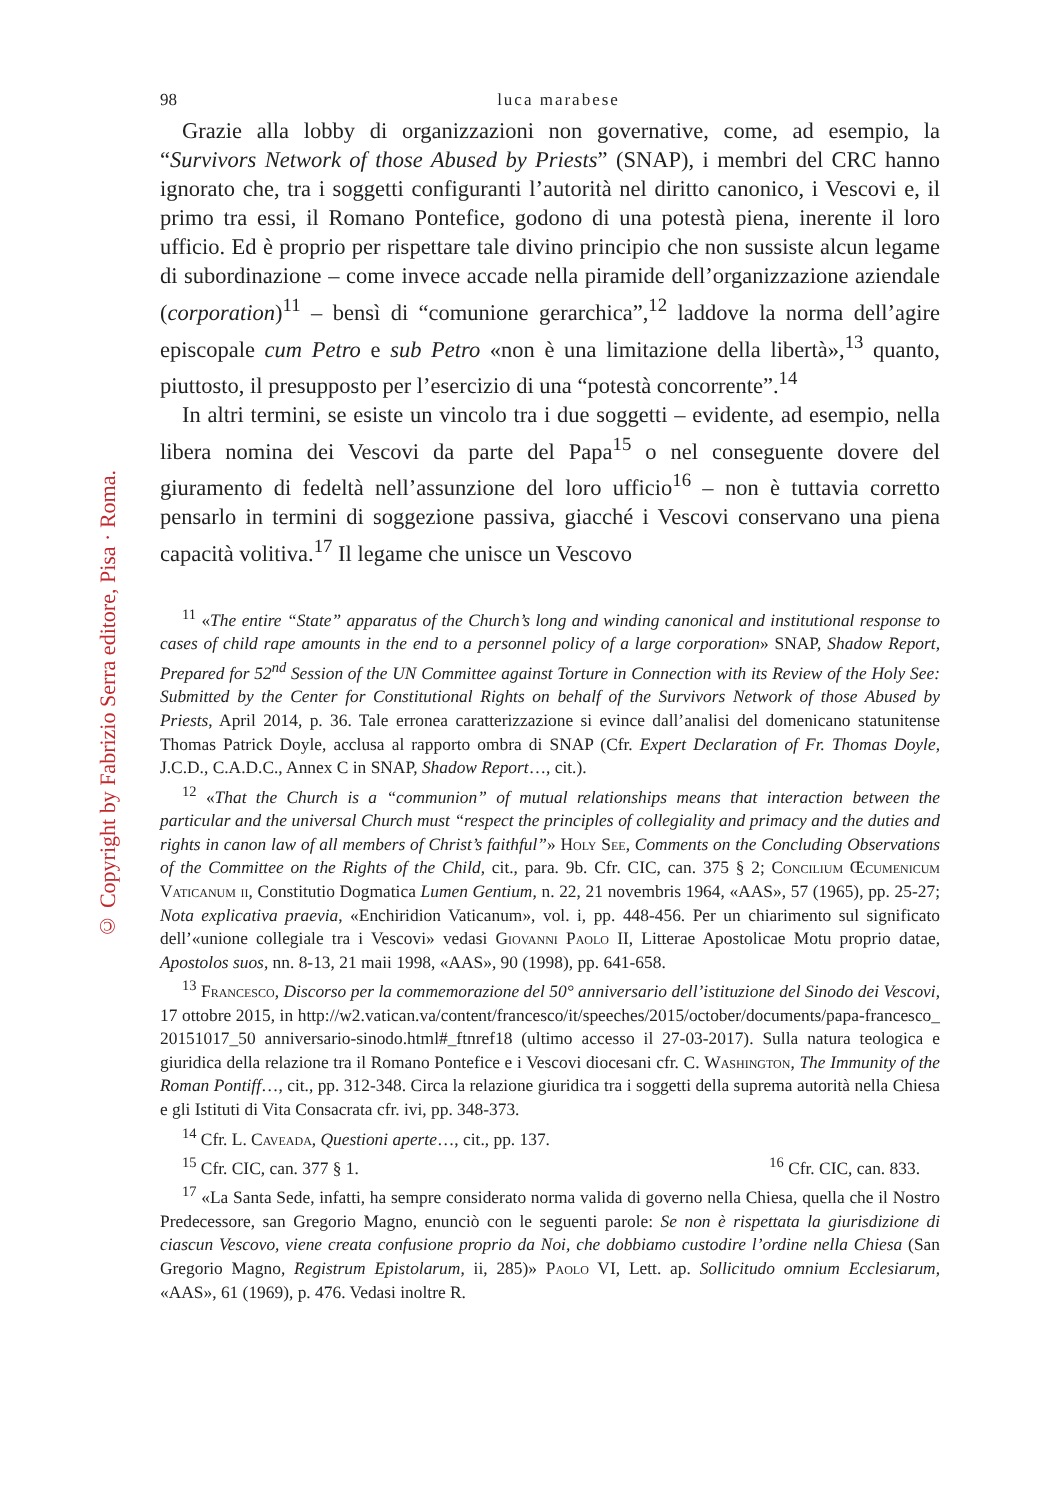© Copyright by Fabrizio Serra editore, Pisa · Roma.
98 luca marabese
Grazie alla lobby di organizzazioni non governative, come, ad esempio, la “Survivors Network of those Abused by Priests” (SNAP), i membri del CRC hanno ignorato che, tra i soggetti configuranti l’autorità nel diritto canonico, i Vescovi e, il primo tra essi, il Romano Pontefice, godono di una potestà piena, inerente il loro ufficio. Ed è proprio per rispettare tale divino principio che non sussiste alcun legame di subordinazione – come invece accade nella piramide dell’organizzazione aziendale (corporation)<sup>11</sup> – bensì di “comunione gerarchica”,<sup>12</sup> laddove la norma dell’agire episcopale cum Petro e sub Petro «non è una limitazione della libertà»,<sup>13</sup> quanto, piuttosto, il presupposto per l’esercizio di una “potestà concorrente”.<sup>14</sup>
In altri termini, se esiste un vincolo tra i due soggetti – evidente, ad esempio, nella libera nomina dei Vescovi da parte del Papa<sup>15</sup> o nel conseguente dovere del giuramento di fedeltà nell’assunzione del loro ufficio<sup>16</sup> – non è tuttavia corretto pensarlo in termini di soggezione passiva, giacché i Vescovi conservano una piena capacità volitiva.<sup>17</sup> Il legame che unisce un Vescovo
<sup>11</sup> «The entire “State” apparatus of the Church’s long and winding canonical and institutional response to cases of child rape amounts in the end to a personnel policy of a large corporation» SNAP, Shadow Report, Prepared for 52<sup>nd</sup> Session of the UN Committee against Torture in Connection with its Review of the Holy See: Submitted by the Center for Constitutional Rights on behalf of the Survivors Network of those Abused by Priests, April 2014, p. 36. Tale erronea caratterizzazione si evince dall’analisi del domenicano statunitense Thomas Patrick Doyle, acclusa al rapporto ombra di SNAP (Cfr. Expert Declaration of Fr. Thomas Doyle, J.C.D., C.A.D.C., Annex C in SNAP, Shadow Report…, cit.).
<sup>12</sup> «That the Church is a “communion” of mutual relationships means that interaction between the particular and the universal Church must “respect the principles of collegiality and primacy and the duties and rights in canon law of all members of Christ’s faithful”» Holy See, Comments on the Concluding Observations of the Committee on the Rights of the Child, cit., para. 9b. Cfr. CIC, can. 375 § 2; Concilium Œcumenicum Vaticanum ii, Constitutio Dogmatica Lumen Gentium, n. 22, 21 novembris 1964, «AAS», 57 (1965), pp. 25-27; Nota explicativa praevia, «Enchiridion Vaticanum», vol. i, pp. 448-456. Per un chiarimento sul significato dell’«unione collegiale tra i Vescovi» vedasi Giovanni Paolo II, Litterae Apostolicae Motu proprio datae, Apostolos suos, nn. 8-13, 21 maii 1998, «AAS», 90 (1998), pp. 641-658.
<sup>13</sup> Francesco, Discorso per la commemorazione del 50° anniversario dell’istituzione del Sinodo dei Vescovi, 17 ottobre 2015, in http://w2.vatican.va/content/francesco/it/speeches/2015/october/documents/papa-francesco_ 20151017_50 anniversario-sinodo.html#_ftnref18 (ultimo accesso il 27-03-2017). Sulla natura teologica e giuridica della relazione tra il Romano Pontefice e i Vescovi diocesani cfr. C. Washington, The Immunity of the Roman Pontiff…, cit., pp. 312-348. Circa la relazione giuridica tra i soggetti della suprema autorità nella Chiesa e gli Istituti di Vita Consacrata cfr. ivi, pp. 348-373.
<sup>14</sup> Cfr. L. Caveada, Questioni aperte…, cit., pp. 137.
<sup>15</sup> Cfr. CIC, can. 377 § 1. <sup>16</sup> Cfr. CIC, can. 833.
<sup>17</sup> «La Santa Sede, infatti, ha sempre considerato norma valida di governo nella Chiesa, quella che il Nostro Predecessore, san Gregorio Magno, enunciò con le seguenti parole: Se non è rispettata la giurisdizione di ciascun Vescovo, viene creata confusione proprio da Noi, che dobbiamo custodire l’ordine nella Chiesa (San Gregorio Magno, Registrum Epistolarum, ii, 285)» Paolo VI, Lett. ap. Sollicitudo omnium Ecclesiarum, «AAS», 61 (1969), p. 476. Vedasi inoltre R.